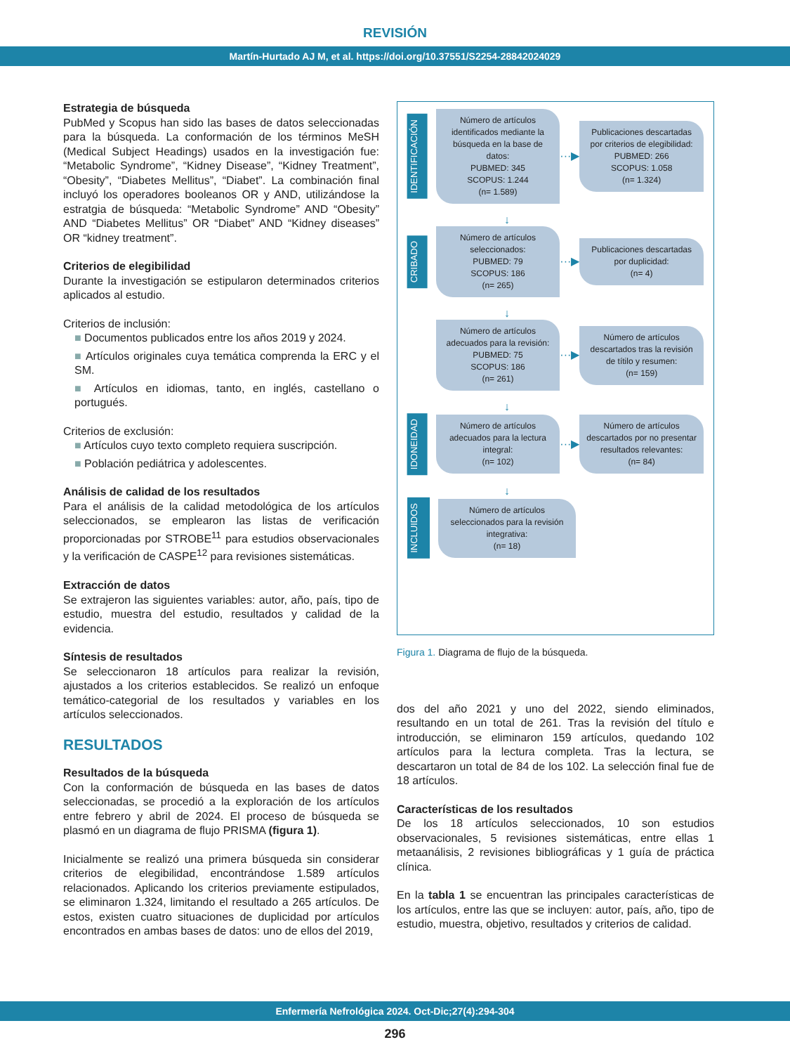REVISIÓN
Martín-Hurtado AJ M, et al. https://doi.org/10.37551/S2254-28842024029
Estrategia de búsqueda
PubMed y Scopus han sido las bases de datos seleccionadas para la búsqueda. La conformación de los términos MeSH (Medical Subject Headings) usados en la investigación fue: “Metabolic Syndrome”, “Kidney Disease”, “Kidney Treatment”, “Obesity”, “Diabetes Mellitus”, “Diabet”. La combinación final incluyó los operadores booleanos OR y AND, utilizándose la estratgia de búsqueda: “Metabolic Syndrome” AND “Obesity” AND “Diabetes Mellitus” OR “Diabet” AND “Kidney diseases” OR “kidney treatment”.
Criterios de elegibilidad
Durante la investigación se estipularon determinados criterios aplicados al estudio.
Criterios de inclusión:
■ Documentos publicados entre los años 2019 y 2024.
■ Artículos originales cuya temática comprenda la ERC y el SM.
■ Artículos en idiomas, tanto, en inglés, castellano o portugués.
Criterios de exclusión:
■ Artículos cuyo texto completo requiera suscripción.
■ Población pediátrica y adolescentes.
Análisis de calidad de los resultados
Para el análisis de la calidad metodológica de los artículos seleccionados, se emplearon las listas de verificación proporcionadas por STROBE<sup>11</sup> para estudios observacionales y la verificación de CASPE<sup>12</sup> para revisiones sistemáticas.
Extracción de datos
Se extrajeron las siguientes variables: autor, año, país, tipo de estudio, muestra del estudio, resultados y calidad de la evidencia.
Síntesis de resultados
Se seleccionaron 18 artículos para realizar la revisión, ajustados a los criterios establecidos. Se realizó un enfoque temático-categorial de los resultados y variables en los artículos seleccionados.
RESULTADOS
Resultados de la búsqueda
Con la conformación de búsqueda en las bases de datos seleccionadas, se procedió a la exploración de los artículos entre febrero y abril de 2024. El proceso de búsqueda se plasmó en un diagrama de flujo PRISMA (figura 1).
Inicialmente se realizó una primera búsqueda sin considerar criterios de elegibilidad, encontrándose 1.589 artículos relacionados. Aplicando los criterios previamente estipulados, se eliminaron 1.324, limitando el resultado a 265 artículos. De estos, existen cuatro situaciones de duplicidad por artículos encontrados en ambas bases de datos: uno de ellos del 2019,
IDENTIFICACIÓN
Número de artículos identificados mediante la búsqueda en la base de datos:
PUBMED: 345
SCOPUS: 1.244
(n= 1.589)
···▶
Publicaciones descartadas por criterios de elegibilidad:
PUBMED: 266
SCOPUS: 1.058
(n= 1.324)
↓
CRIBADO
Número de artículos seleccionados:
PUBMED: 79
SCOPUS: 186
(n= 265)
···▶
Publicaciones descartadas por duplicidad:
(n= 4)
↓
Número de artículos adecuados para la revisión:
PUBMED: 75
SCOPUS: 186
(n= 261)
···▶
Número de artículos descartados tras la revisión de títilo y resumen:
(n= 159)
↓
IDONEIDAD
Número de artículos adecuados para la lectura integral:
(n= 102)
···▶
Número de artículos descartados por no presentar resultados relevantes:
(n= 84)
↓
INCLUIDOS
Número de artículos seleccionados para la revisión integrativa:
(n= 18)
Figura 1. Diagrama de flujo de la búsqueda.
dos del año 2021 y uno del 2022, siendo eliminados, resultando en un total de 261. Tras la revisión del título e introducción, se eliminaron 159 artículos, quedando 102 artículos para la lectura completa. Tras la lectura, se descartaron un total de 84 de los 102. La selección final fue de 18 artículos.
Características de los resultados
De los 18 artículos seleccionados, 10 son estudios observacionales, 5 revisiones sistemáticas, entre ellas 1 metaanálisis, 2 revisiones bibliográficas y 1 guía de práctica clínica.
En la tabla 1 se encuentran las principales características de los artículos, entre las que se incluyen: autor, país, año, tipo de estudio, muestra, objetivo, resultados y criterios de calidad.
Enfermería Nefrológica 2024. Oct-Dic;27(4):294-304
296